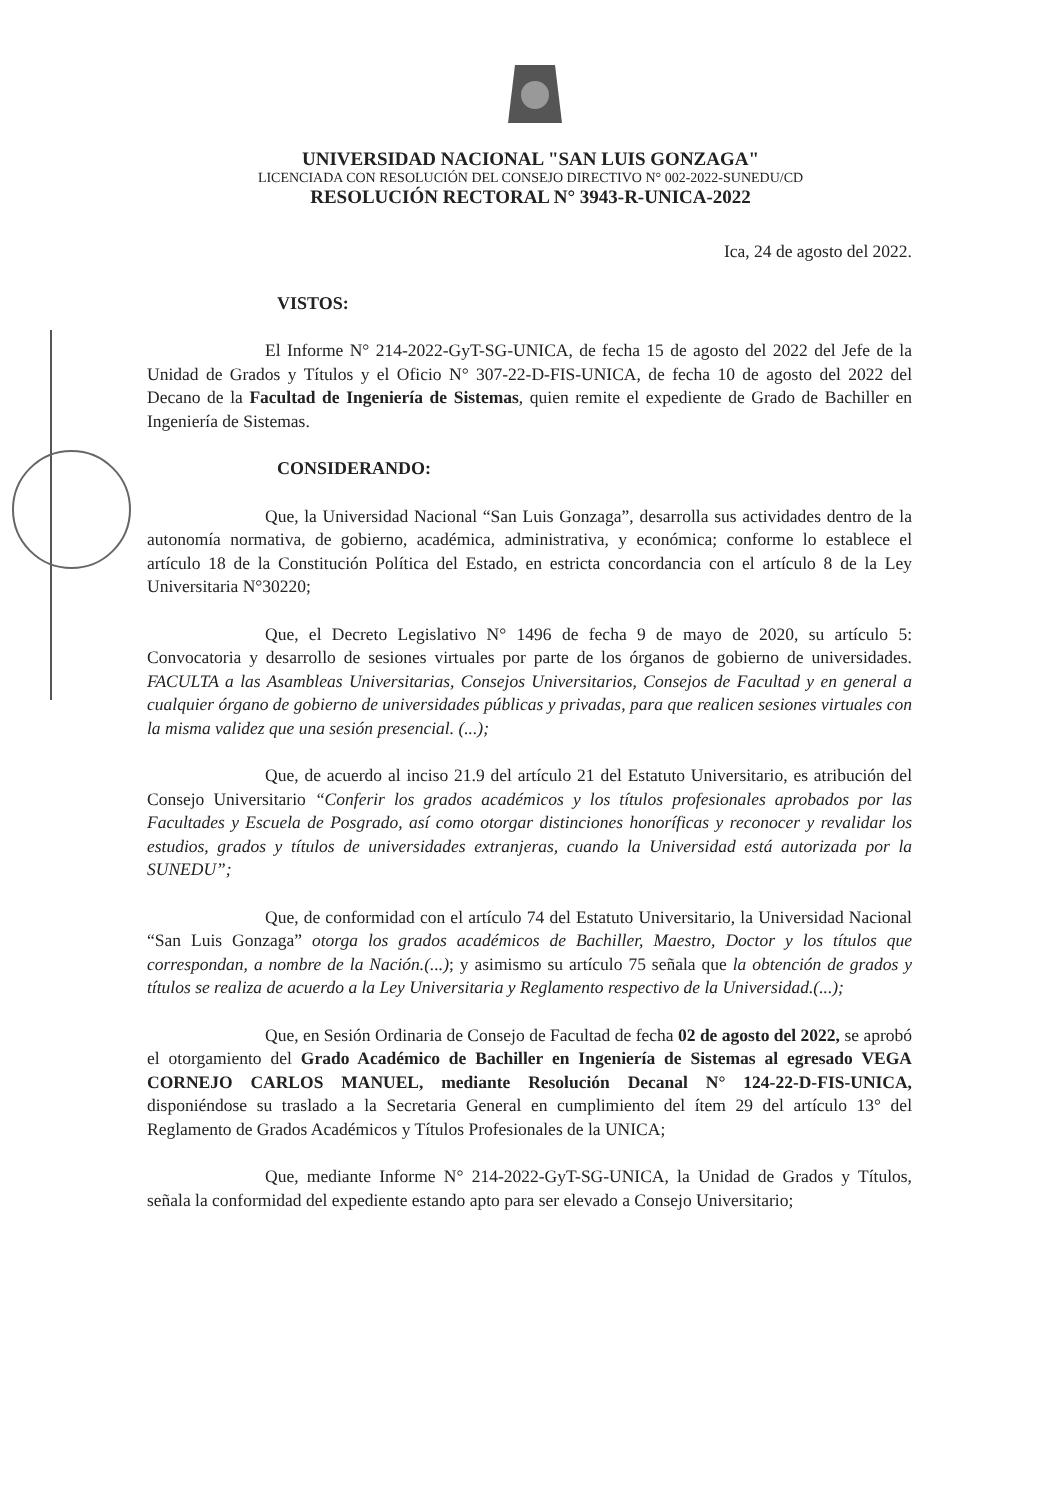UNIVERSIDAD NACIONAL "SAN LUIS GONZAGA"
LICENCIADA CON RESOLUCIÓN DEL CONSEJO DIRECTIVO N° 002-2022-SUNEDU/CD
RESOLUCIÓN RECTORAL N° 3943-R-UNICA-2022
Ica, 24 de agosto del 2022.
VISTOS:
El Informe N° 214-2022-GyT-SG-UNICA, de fecha 15 de agosto del 2022 del Jefe de la Unidad de Grados y Títulos y el Oficio N° 307-22-D-FIS-UNICA, de fecha 10 de agosto del 2022 del Decano de la Facultad de Ingeniería de Sistemas, quien remite el expediente de Grado de Bachiller en Ingeniería de Sistemas.
CONSIDERANDO:
Que, la Universidad Nacional “San Luis Gonzaga”, desarrolla sus actividades dentro de la autonomía normativa, de gobierno, académica, administrativa, y económica; conforme lo establece el artículo 18 de la Constitución Política del Estado, en estricta concordancia con el artículo 8 de la Ley Universitaria N°30220;
Que, el Decreto Legislativo N° 1496 de fecha 9 de mayo de 2020, su artículo 5: Convocatoria y desarrollo de sesiones virtuales por parte de los órganos de gobierno de universidades. FACULTA a las Asambleas Universitarias, Consejos Universitarios, Consejos de Facultad y en general a cualquier órgano de gobierno de universidades públicas y privadas, para que realicen sesiones virtuales con la misma validez que una sesión presencial. (...);
Que, de acuerdo al inciso 21.9 del artículo 21 del Estatuto Universitario, es atribución del Consejo Universitario “Conferir los grados académicos y los títulos profesionales aprobados por las Facultades y Escuela de Posgrado, así como otorgar distinciones honoríficas y reconocer y revalidar los estudios, grados y títulos de universidades extranjeras, cuando la Universidad está autorizada por la SUNEDU”;
Que, de conformidad con el artículo 74 del Estatuto Universitario, la Universidad Nacional “San Luis Gonzaga” otorga los grados académicos de Bachiller, Maestro, Doctor y los títulos que correspondan, a nombre de la Nación.(...); y asimismo su artículo 75 señala que la obtención de grados y títulos se realiza de acuerdo a la Ley Universitaria y Reglamento respectivo de la Universidad.(...);
Que, en Sesión Ordinaria de Consejo de Facultad de fecha 02 de agosto del 2022, se aprobó el otorgamiento del Grado Académico de Bachiller en Ingeniería de Sistemas al egresado VEGA CORNEJO CARLOS MANUEL, mediante Resolución Decanal N° 124-22-D-FIS-UNICA, disponiéndose su traslado a la Secretaria General en cumplimiento del ítem 29 del artículo 13° del Reglamento de Grados Académicos y Títulos Profesionales de la UNICA;
Que, mediante Informe N° 214-2022-GyT-SG-UNICA, la Unidad de Grados y Títulos, señala la conformidad del expediente estando apto para ser elevado a Consejo Universitario;